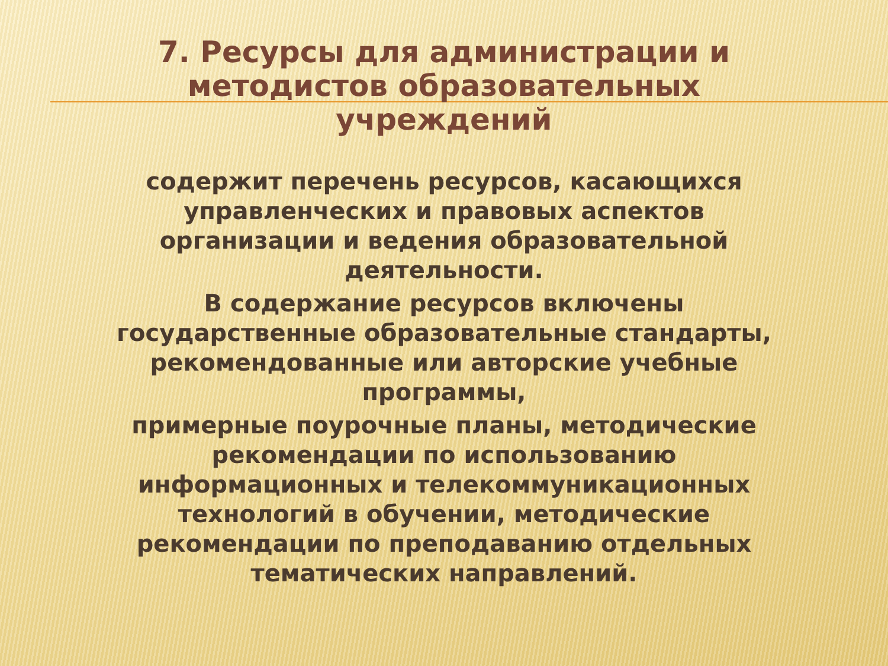7. Ресурсы для администрации и
методистов образовательных
учреждений
содержит перечень ресурсов, касающихся
управленческих и правовых аспектов
организации и ведения образовательной
деятельности.
В содержание ресурсов включены
государственные образовательные стандарты,
рекомендованные или авторские учебные
программы,
примерные поурочные планы, методические
рекомендации по использованию
информационных и телекоммуникационных
технологий в обучении, методические
рекомендации по преподаванию отдельных
тематических направлений.